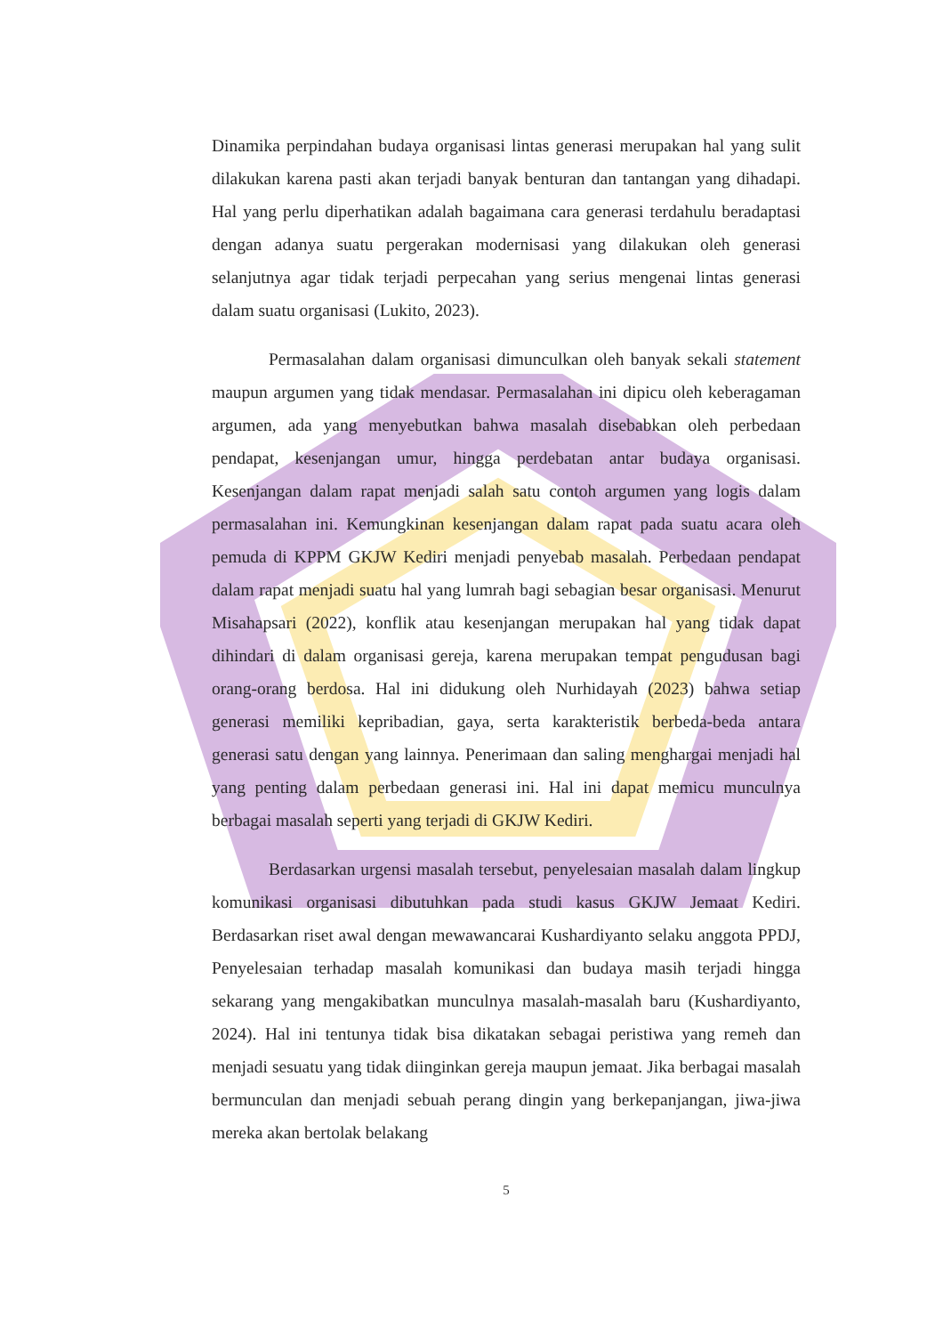Dinamika perpindahan budaya organisasi lintas generasi merupakan hal yang sulit dilakukan karena pasti akan terjadi banyak benturan dan tantangan yang dihadapi. Hal yang perlu diperhatikan adalah bagaimana cara generasi terdahulu beradaptasi dengan adanya suatu pergerakan modernisasi yang dilakukan oleh generasi selanjutnya agar tidak terjadi perpecahan yang serius mengenai lintas generasi dalam suatu organisasi (Lukito, 2023).
Permasalahan dalam organisasi dimunculkan oleh banyak sekali statement maupun argumen yang tidak mendasar. Permasalahan ini dipicu oleh keberagaman argumen, ada yang menyebutkan bahwa masalah disebabkan oleh perbedaan pendapat, kesenjangan umur, hingga perdebatan antar budaya organisasi. Kesenjangan dalam rapat menjadi salah satu contoh argumen yang logis dalam permasalahan ini. Kemungkinan kesenjangan dalam rapat pada suatu acara oleh pemuda di KPPM GKJW Kediri menjadi penyebab masalah. Perbedaan pendapat dalam rapat menjadi suatu hal yang lumrah bagi sebagian besar organisasi. Menurut Misahapsari (2022), konflik atau kesenjangan merupakan hal yang tidak dapat dihindari di dalam organisasi gereja, karena merupakan tempat pengudusan bagi orang-orang berdosa. Hal ini didukung oleh Nurhidayah (2023) bahwa setiap generasi memiliki kepribadian, gaya, serta karakteristik berbeda-beda antara generasi satu dengan yang lainnya. Penerimaan dan saling menghargai menjadi hal yang penting dalam perbedaan generasi ini. Hal ini dapat memicu munculnya berbagai masalah seperti yang terjadi di GKJW Kediri.
Berdasarkan urgensi masalah tersebut, penyelesaian masalah dalam lingkup komunikasi organisasi dibutuhkan pada studi kasus GKJW Jemaat Kediri. Berdasarkan riset awal dengan mewawancarai Kushardiyanto selaku anggota PPDJ, Penyelesaian terhadap masalah komunikasi dan budaya masih terjadi hingga sekarang yang mengakibatkan munculnya masalah-masalah baru (Kushardiyanto, 2024). Hal ini tentunya tidak bisa dikatakan sebagai peristiwa yang remeh dan menjadi sesuatu yang tidak diinginkan gereja maupun jemaat. Jika berbagai masalah bermunculan dan menjadi sebuah perang dingin yang berkepanjangan, jiwa-jiwa mereka akan bertolak belakang
5